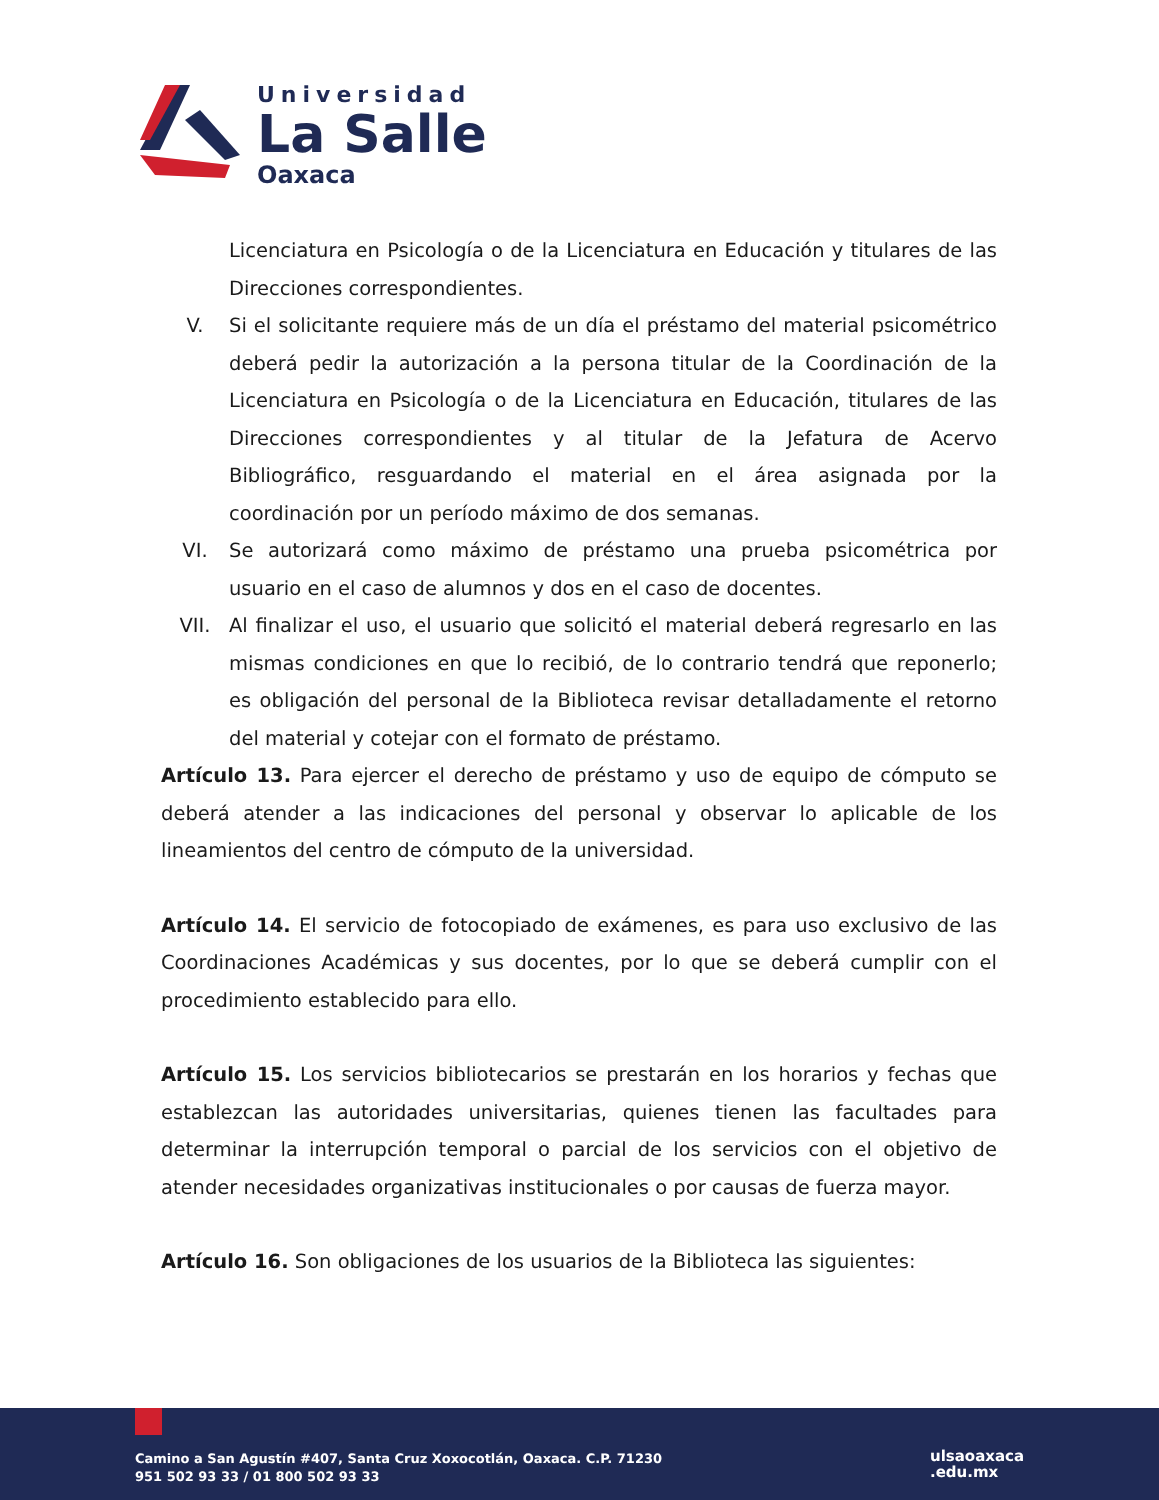Universidad
La Salle
Oaxaca
Licenciatura en Psicología o de la Licenciatura en Educación y titulares de las Direcciones correspondientes.
V. Si el solicitante requiere más de un día el préstamo del material psicométrico deberá pedir la autorización a la persona titular de la Coordinación de la Licenciatura en Psicología o de la Licenciatura en Educación, titulares de las Direcciones correspondientes y al titular de la Jefatura de Acervo Bibliográfico, resguardando el material en el área asignada por la coordinación por un período máximo de dos semanas.
VI. Se autorizará como máximo de préstamo una prueba psicométrica por usuario en el caso de alumnos y dos en el caso de docentes.
VII. Al finalizar el uso, el usuario que solicitó el material deberá regresarlo en las mismas condiciones en que lo recibió, de lo contrario tendrá que reponerlo; es obligación del personal de la Biblioteca revisar detalladamente el retorno del material y cotejar con el formato de préstamo.
Artículo 13. Para ejercer el derecho de préstamo y uso de equipo de cómputo se deberá atender a las indicaciones del personal y observar lo aplicable de los lineamientos del centro de cómputo de la universidad.
Artículo 14. El servicio de fotocopiado de exámenes, es para uso exclusivo de las Coordinaciones Académicas y sus docentes, por lo que se deberá cumplir con el procedimiento establecido para ello.
Artículo 15. Los servicios bibliotecarios se prestarán en los horarios y fechas que establezcan las autoridades universitarias, quienes tienen las facultades para determinar la interrupción temporal o parcial de los servicios con el objetivo de atender necesidades organizativas institucionales o por causas de fuerza mayor.
Artículo 16. Son obligaciones de los usuarios de la Biblioteca las siguientes:
Camino a San Agustín #407, Santa Cruz Xoxocotlán, Oaxaca. C.P. 71230
951 502 93 33 / 01 800 502 93 33
ulsaoaxaca
.edu.mx